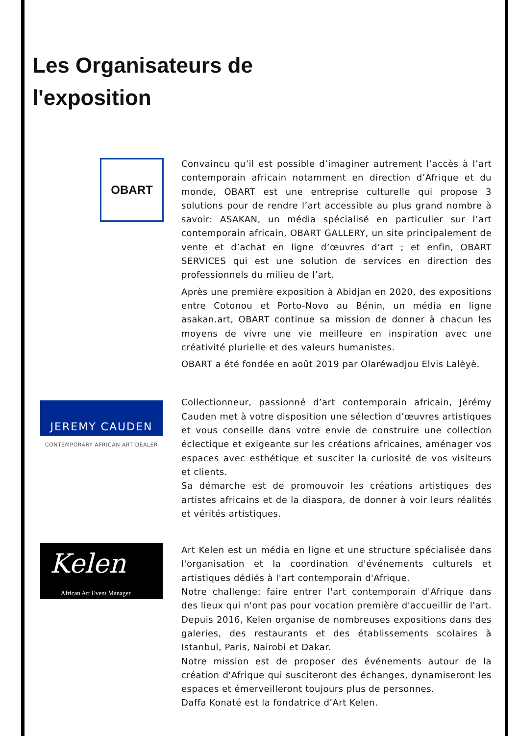Les Organisateurs de
l'exposition
OBART
Convaincu qu’il est possible d’imaginer autrement l’accès à l’art contemporain africain notamment en direction d’Afrique et du monde, OBART est une entreprise culturelle qui propose 3 solutions pour de rendre l’art accessible au plus grand nombre à savoir: ASAKAN, un média spécialisé en particulier sur l’art contemporain africain, OBART GALLERY, un site principalement de vente et d’achat en ligne d’œuvres d’art ; et enfin, OBART SERVICES qui est une solution de services en direction des professionnels du milieu de l’art.
Après une première exposition à Abidjan en 2020, des expositions entre Cotonou et Porto-Novo au Bénin, un média en ligne asakan.art, OBART continue sa mission de donner à chacun les moyens de vivre une vie meilleure en inspiration avec une créativité plurielle et des valeurs humanistes.
OBART a été fondée en août 2019 par Olaréwadjou Elvis Lalèyè.
JEREMY CAUDEN
CONTEMPORARY AFRICAN ART DEALER
Collectionneur, passionné d’art contemporain africain, Jérémy Cauden met à votre disposition une sélection d’œuvres artistiques et vous conseille dans votre envie de construire une collection éclectique et exigeante sur les créations africaines, aménager vos espaces avec esthétique et susciter la curiosité de vos visiteurs et clients.
Sa démarche est de promouvoir les créations artistiques des artistes africains et de la diaspora, de donner à voir leurs réalités et vérités artistiques.
Kelen
African Art Event Manager
Art Kelen est un média en ligne et une structure spécialisée dans l'organisation et la coordination d'événements culturels et artistiques dédiés à l'art contemporain d'Afrique.
Notre challenge: faire entrer l'art contemporain d'Afrique dans des lieux qui n'ont pas pour vocation première d'accueillir de l'art. Depuis 2016, Kelen organise de nombreuses expositions dans des galeries, des restaurants et des établissements scolaires à Istanbul, Paris, Nairobi et Dakar.
Notre mission est de proposer des événements autour de la création d'Afrique qui susciteront des échanges, dynamiseront les espaces et émerveilleront toujours plus de personnes.
Daffa Konaté est la fondatrice d’Art Kelen.